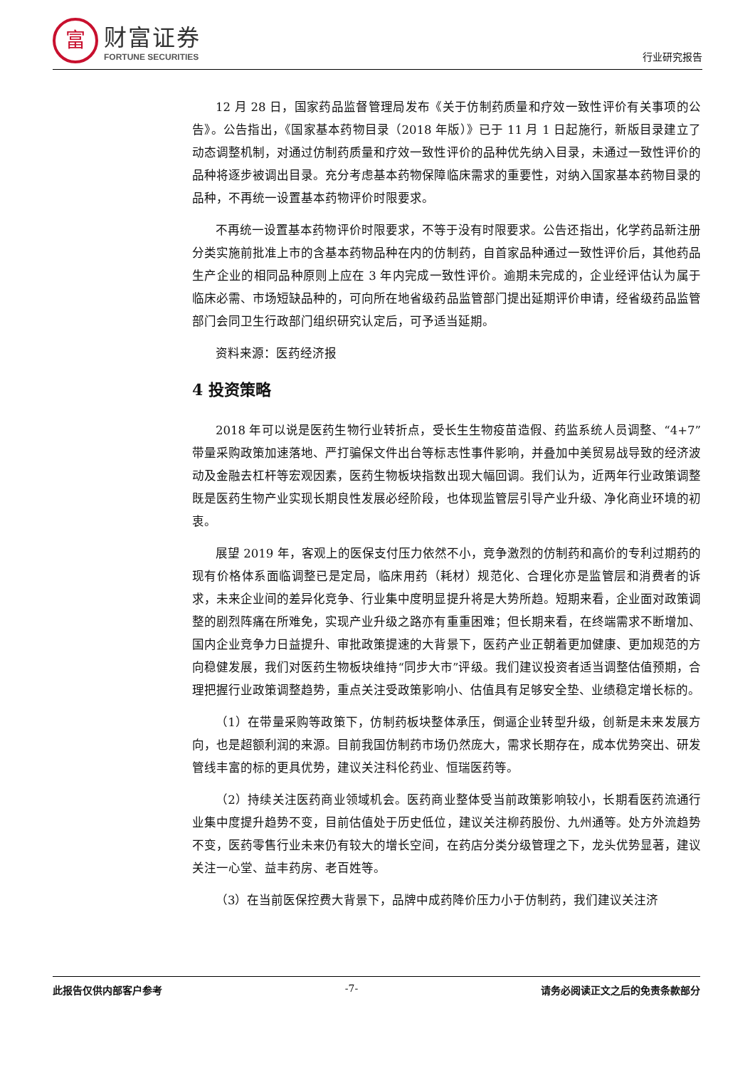富
财富证券
FORTUNE SECURITIES
行业研究报告
12 月 28 日，国家药品监督管理局发布《关于仿制药质量和疗效一致性评价有关事项的公告》。公告指出，《国家基本药物目录（2018 年版）》已于 11 月 1 日起施行，新版目录建立了动态调整机制，对通过仿制药质量和疗效一致性评价的品种优先纳入目录，未通过一致性评价的品种将逐步被调出目录。充分考虑基本药物保障临床需求的重要性，对纳入国家基本药物目录的品种，不再统一设置基本药物评价时限要求。
不再统一设置基本药物评价时限要求，不等于没有时限要求。公告还指出，化学药品新注册分类实施前批准上市的含基本药物品种在内的仿制药，自首家品种通过一致性评价后，其他药品生产企业的相同品种原则上应在 3 年内完成一致性评价。逾期未完成的，企业经评估认为属于临床必需、市场短缺品种的，可向所在地省级药品监管部门提出延期评价申请，经省级药品监管部门会同卫生行政部门组织研究认定后，可予适当延期。
资料来源：医药经济报
4 投资策略
2018 年可以说是医药生物行业转折点，受长生生物疫苗造假、药监系统人员调整、“4+7”带量采购政策加速落地、严打骗保文件出台等标志性事件影响，并叠加中美贸易战导致的经济波动及金融去杠杆等宏观因素，医药生物板块指数出现大幅回调。我们认为，近两年行业政策调整既是医药生物产业实现长期良性发展必经阶段，也体现监管层引导产业升级、净化商业环境的初衷。
展望 2019 年，客观上的医保支付压力依然不小，竞争激烈的仿制药和高价的专利过期药的现有价格体系面临调整已是定局，临床用药（耗材）规范化、合理化亦是监管层和消费者的诉求，未来企业间的差异化竞争、行业集中度明显提升将是大势所趋。短期来看，企业面对政策调整的剧烈阵痛在所难免，实现产业升级之路亦有重重困难；但长期来看，在终端需求不断增加、国内企业竞争力日益提升、审批政策提速的大背景下，医药产业正朝着更加健康、更加规范的方向稳健发展，我们对医药生物板块维持“同步大市”评级。我们建议投资者适当调整估值预期，合理把握行业政策调整趋势，重点关注受政策影响小、估值具有足够安全垫、业绩稳定增长标的。
（1）在带量采购等政策下，仿制药板块整体承压，倒逼企业转型升级，创新是未来发展方向，也是超额利润的来源。目前我国仿制药市场仍然庞大，需求长期存在，成本优势突出、研发管线丰富的标的更具优势，建议关注科伦药业、恒瑞医药等。
（2）持续关注医药商业领域机会。医药商业整体受当前政策影响较小，长期看医药流通行业集中度提升趋势不变，目前估值处于历史低位，建议关注柳药股份、九州通等。处方外流趋势不变，医药零售行业未来仍有较大的增长空间，在药店分类分级管理之下，龙头优势显著，建议关注一心堂、益丰药房、老百姓等。
（3）在当前医保控费大背景下，品牌中成药降价压力小于仿制药，我们建议关注济
此报告仅供内部客户参考 -7- 请务必阅读正文之后的免责条款部分